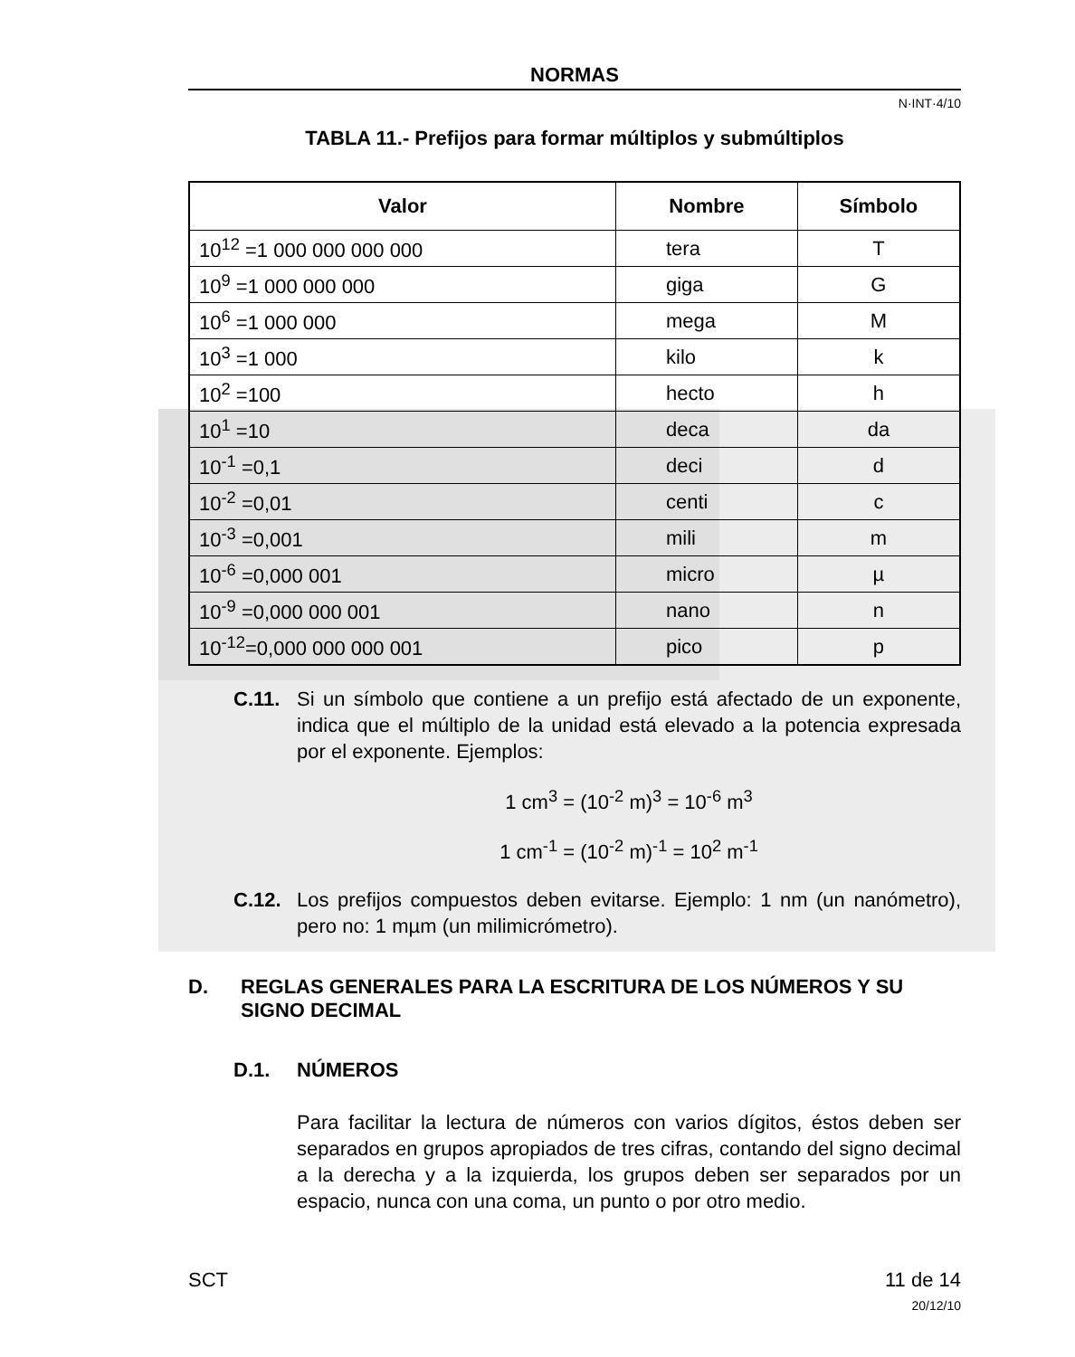NORMAS
N·INT·4/10
TABLA 11.- Prefijos para formar múltiplos y submúltiplos
| Valor | Nombre | Símbolo |
| --- | --- | --- |
| 10<sup>12</sup> =1 000 000 000 000 | tera | T |
| 10<sup>9</sup> =1 000 000 000 | giga | G |
| 10<sup>6</sup> =1 000 000 | mega | M |
| 10<sup>3</sup> =1 000 | kilo | k |
| 10<sup>2</sup> =100 | hecto | h |
| 10<sup>1</sup> =10 | deca | da |
| 10<sup>-1</sup> =0,1 | deci | d |
| 10<sup>-2</sup> =0,01 | centi | c |
| 10<sup>-3</sup> =0,001 | mili | m |
| 10<sup>-6</sup> =0,000 001 | micro | µ |
| 10<sup>-9</sup> =0,000 000 001 | nano | n |
| 10<sup>-12</sup>=0,000 000 000 001 | pico | p |
C.11. Si un símbolo que contiene a un prefijo está afectado de un exponente, indica que el múltiplo de la unidad está elevado a la potencia expresada por el exponente. Ejemplos:
1 cm<sup>3</sup> = (10<sup>-2</sup> m)<sup>3</sup> = 10<sup>-6</sup> m<sup>3</sup>
1 cm<sup>-1</sup> = (10<sup>-2</sup> m)<sup>-1</sup> = 10<sup>2</sup> m<sup>-1</sup>
C.12. Los prefijos compuestos deben evitarse. Ejemplo: 1 nm (un nanómetro), pero no: 1 mµm (un milimicrómetro).
D. REGLAS GENERALES PARA LA ESCRITURA DE LOS NÚMEROS Y SU SIGNO DECIMAL
D.1. NÚMEROS
Para facilitar la lectura de números con varios dígitos, éstos deben ser separados en grupos apropiados de tres cifras, contando del signo decimal a la derecha y a la izquierda, los grupos deben ser separados por un espacio, nunca con una coma, un punto o por otro medio.
SCT 11 de 14
20/12/10